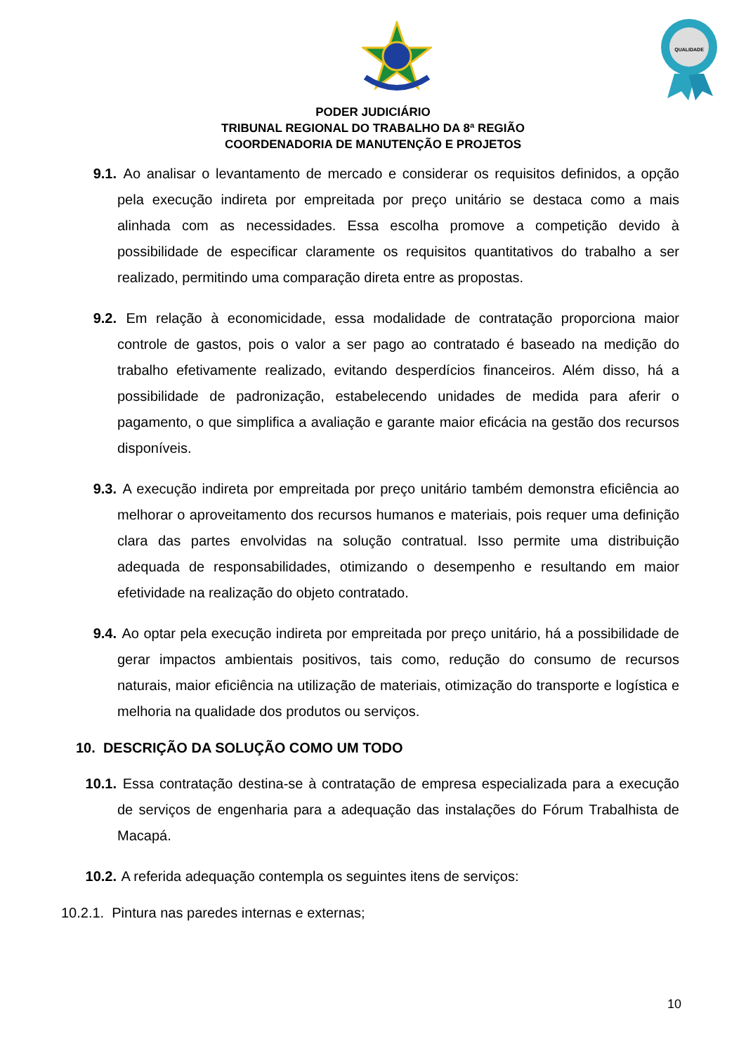QUALIDADE
PODER JUDICIÁRIO
TRIBUNAL REGIONAL DO TRABALHO DA 8ª REGIÃO
COORDENADORIA DE MANUTENÇÃO E PROJETOS
9.1. Ao analisar o levantamento de mercado e considerar os requisitos definidos, a opção pela execução indireta por empreitada por preço unitário se destaca como a mais alinhada com as necessidades. Essa escolha promove a competição devido à possibilidade de especificar claramente os requisitos quantitativos do trabalho a ser realizado, permitindo uma comparação direta entre as propostas.
9.2. Em relação à economicidade, essa modalidade de contratação proporciona maior controle de gastos, pois o valor a ser pago ao contratado é baseado na medição do trabalho efetivamente realizado, evitando desperdícios financeiros. Além disso, há a possibilidade de padronização, estabelecendo unidades de medida para aferir o pagamento, o que simplifica a avaliação e garante maior eficácia na gestão dos recursos disponíveis.
9.3. A execução indireta por empreitada por preço unitário também demonstra eficiência ao melhorar o aproveitamento dos recursos humanos e materiais, pois requer uma definição clara das partes envolvidas na solução contratual. Isso permite uma distribuição adequada de responsabilidades, otimizando o desempenho e resultando em maior efetividade na realização do objeto contratado.
9.4. Ao optar pela execução indireta por empreitada por preço unitário, há a possibilidade de gerar impactos ambientais positivos, tais como, redução do consumo de recursos naturais, maior eficiência na utilização de materiais, otimização do transporte e logística e melhoria na qualidade dos produtos ou serviços.
10. DESCRIÇÃO DA SOLUÇÃO COMO UM TODO
10.1. Essa contratação destina-se à contratação de empresa especializada para a execução de serviços de engenharia para a adequação das instalações do Fórum Trabalhista de Macapá.
10.2. A referida adequação contempla os seguintes itens de serviços:
10.2.1. Pintura nas paredes internas e externas;
10